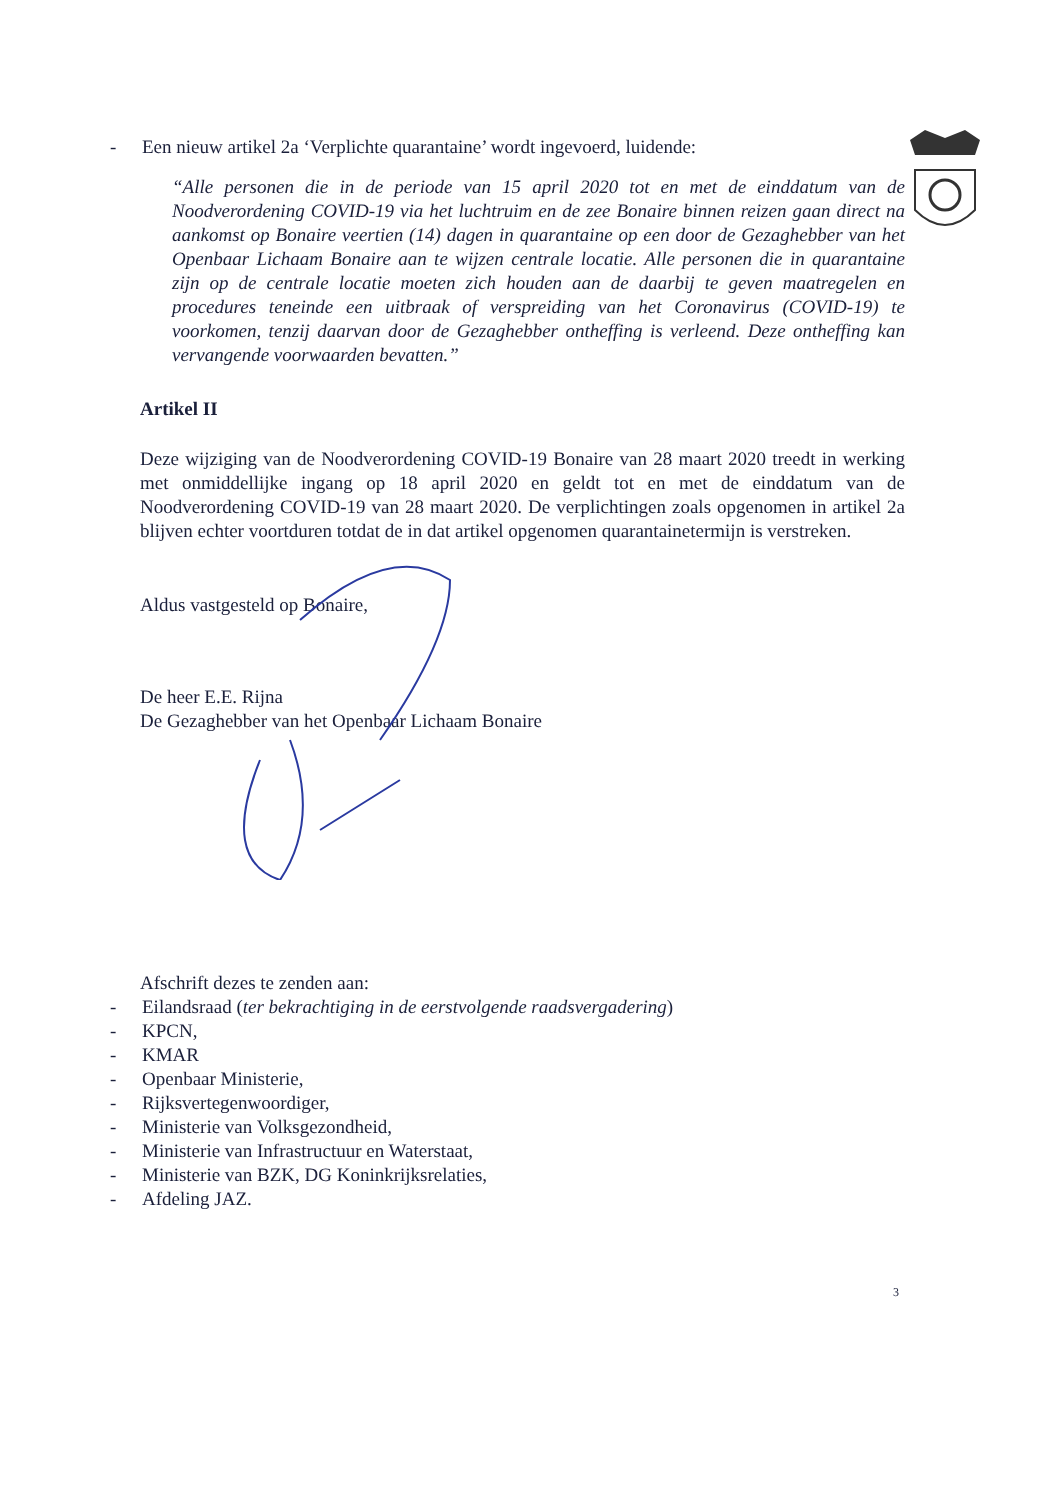- Een nieuw artikel 2a ‘Verplichte quarantaine’ wordt ingevoerd, luidende:
“Alle personen die in de periode van 15 april 2020 tot en met de einddatum van de Noodverordening COVID-19 via het luchtruim en de zee Bonaire binnen reizen gaan direct na aankomst op Bonaire veertien (14) dagen in quarantaine op een door de Gezaghebber van het Openbaar Lichaam Bonaire aan te wijzen centrale locatie. Alle personen die in quarantaine zijn op de centrale locatie moeten zich houden aan de daarbij te geven maatregelen en procedures teneinde een uitbraak of verspreiding van het Coronavirus (COVID-19) te voorkomen, tenzij daarvan door de Gezaghebber ontheffing is verleend. Deze ontheffing kan vervangende voorwaarden bevatten.”
Artikel II
Deze wijziging van de Noodverordening COVID-19 Bonaire van 28 maart 2020 treedt in werking met onmiddellijke ingang op 18 april 2020 en geldt tot en met de einddatum van de Noodverordening COVID-19 van 28 maart 2020. De verplichtingen zoals opgenomen in artikel 2a blijven echter voortduren totdat de in dat artikel opgenomen quarantainetermijn is verstreken.
Aldus vastgesteld op Bonaire,
De heer E.E. Rijna
De Gezaghebber van het Openbaar Lichaam Bonaire
Afschrift dezes te zenden aan:
- Eilandsraad (ter bekrachtiging in de eerstvolgende raadsvergadering)
- KPCN,
- KMAR
- Openbaar Ministerie,
- Rijksvertegenwoordiger,
- Ministerie van Volksgezondheid,
- Ministerie van Infrastructuur en Waterstaat,
- Ministerie van BZK, DG Koninkrijksrelaties,
- Afdeling JAZ.
3